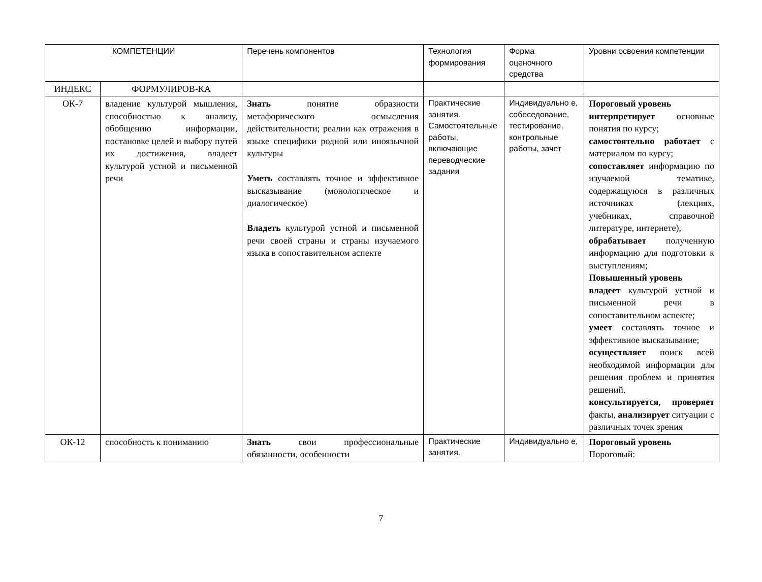| КОМПЕТЕНЦИИ | | Перечень компонентов | Технология формирования | Форма оценочного средства | Уровни освоения компетенции |
| ИНДЕКС | ФОРМУЛИРОВ-КА | | | | |
| ОК-7 | владение культурой мышления, способностью к анализу, обобщению информации, постановке целей и выбору путей их достижения, владеет культурой устной и письменной речи | Знать понятие образности метафорического осмысления действительности; реалии как отражения в языке специфики родной или иноязычной культуры Уметь составлять точное и эффективное высказывание (монологическое и диалогическое) Владеть культурой устной и письменной речи своей страны и страны изучаемого языка в сопоставительном аспекте | Практические занятия. Самостоятельные работы, включающие переводческие задания | Индивидуально е, собеседование, тестирование, контрольные работы, зачет | Пороговый уровень интерпретирует основные понятия по курсу; самостоятельно работает с материалом по курсу; сопоставляет информацию по изучаемой тематике, содержащуюся в различных источниках (лекциях, учебниках, справочной литературе, интернете), обрабатывает полученную информацию для подготовки к выступлениям; Повышенный уровень владеет культурой устной и письменной речи в сопоставительном аспекте; умеет составлять точное и эффективное высказывание; осуществляет поиск всей необходимой информации для решения проблем и принятия решений. консультируется , проверяет факты, анализирует ситуации с различных точек зрения |
| ОК-12 | способность к пониманию | Знать свои профессиональные обязанности, особенности | Практические занятия. | Индивидуально е, | Пороговый уровень Пороговый: |
7